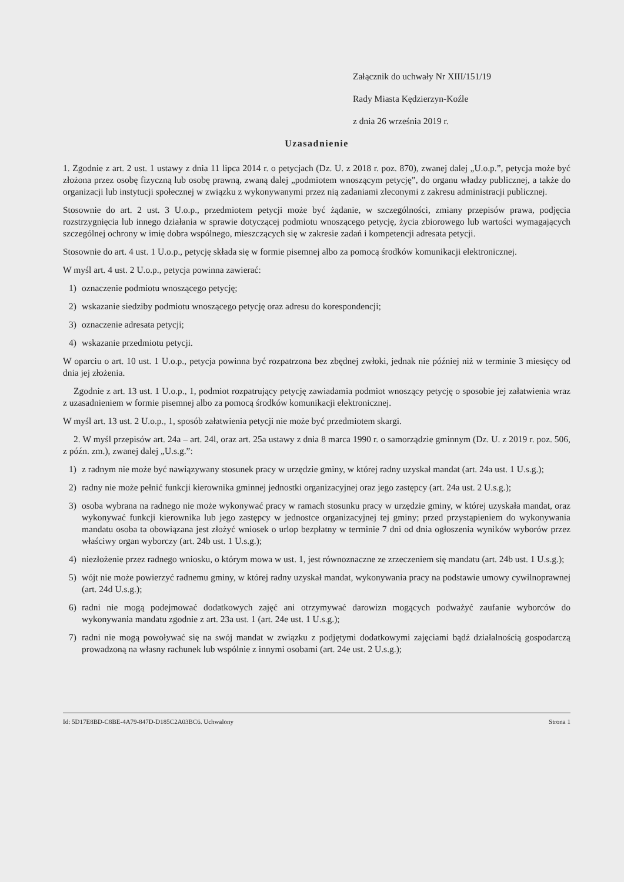Załącznik do uchwały Nr XIII/151/19
Rady Miasta Kędzierzyn-Koźle
z dnia 26 września 2019 r.
Uzasadnienie
1. Zgodnie z art. 2 ust. 1 ustawy z dnia 11 lipca 2014 r. o petycjach (Dz. U. z 2018 r. poz. 870), zwanej dalej „U.o.p.”, petycja może być złożona przez osobę fizyczną lub osobę prawną, zwaną dalej „podmiotem wnoszącym petycję”, do organu władzy publicznej, a także do organizacji lub instytucji społecznej w związku z wykonywanymi przez nią zadaniami zleconymi z zakresu administracji publicznej.
Stosownie do art. 2 ust. 3 U.o.p., przedmiotem petycji może być żądanie, w szczególności, zmiany przepisów prawa, podjęcia rozstrzygnięcia lub innego działania w sprawie dotyczącej podmiotu wnoszącego petycję, życia zbiorowego lub wartości wymagających szczególnej ochrony w imię dobra wspólnego, mieszczących się w zakresie zadań i kompetencji adresata petycji.
Stosownie do art. 4 ust. 1 U.o.p., petycję składa się w formie pisemnej albo za pomocą środków komunikacji elektronicznej.
W myśl art. 4 ust. 2 U.o.p., petycja powinna zawierać:
1) oznaczenie podmiotu wnoszącego petycję;
2) wskazanie siedziby podmiotu wnoszącego petycję oraz adresu do korespondencji;
3) oznaczenie adresata petycji;
4) wskazanie przedmiotu petycji.
W oparciu o art. 10 ust. 1 U.o.p., petycja powinna być rozpatrzona bez zbędnej zwłoki, jednak nie później niż w terminie 3 miesięcy od dnia jej złożenia.
Zgodnie z art. 13 ust. 1 U.o.p., 1, podmiot rozpatrujący petycję zawiadamia podmiot wnoszący petycję o sposobie jej załatwienia wraz z uzasadnieniem w formie pisemnej albo za pomocą środków komunikacji elektronicznej.
W myśl art. 13 ust. 2 U.o.p., 1, sposób załatwienia petycji nie może być przedmiotem skargi.
2. W myśl przepisów art. 24a – art. 24l, oraz art. 25a ustawy z dnia 8 marca 1990 r. o samorządzie gminnym (Dz. U. z 2019 r. poz. 506, z późn. zm.), zwanej dalej „U.s.g.”:
1) z radnym nie może być nawiązywany stosunek pracy w urzędzie gminy, w której radny uzyskał mandat (art. 24a ust. 1 U.s.g.);
2) radny nie może pełnić funkcji kierownika gminnej jednostki organizacyjnej oraz jego zastępcy (art. 24a ust. 2 U.s.g.);
3) osoba wybrana na radnego nie może wykonywać pracy w ramach stosunku pracy w urzędzie gminy, w której uzyskała mandat, oraz wykonywać funkcji kierownika lub jego zastępcy w jednostce organizacyjnej tej gminy; przed przystąpieniem do wykonywania mandatu osoba ta obowiązana jest złożyć wniosek o urlop bezpłatny w terminie 7 dni od dnia ogłoszenia wyników wyborów przez właściwy organ wyborczy (art. 24b ust. 1 U.s.g.);
4) niezłożenie przez radnego wniosku, o którym mowa w ust. 1, jest równoznaczne ze zrzeczeniem się mandatu (art. 24b ust. 1 U.s.g.);
5) wójt nie może powierzyć radnemu gminy, w której radny uzyskał mandat, wykonywania pracy na podstawie umowy cywilnoprawnej (art. 24d U.s.g.);
6) radni nie mogą podejmować dodatkowych zajęć ani otrzymywać darowizn mogących podważyć zaufanie wyborców do wykonywania mandatu zgodnie z art. 23a ust. 1 (art. 24e ust. 1 U.s.g.);
7) radni nie mogą powoływać się na swój mandat w związku z podjętymi dodatkowymi zajęciami bądź działalnością gospodarczą prowadzoną na własny rachunek lub wspólnie z innymi osobami (art. 24e ust. 2 U.s.g.);
Id: 5D17E8BD-C8BE-4A79-847D-D185C2A03BC6. Uchwalony Strona 1